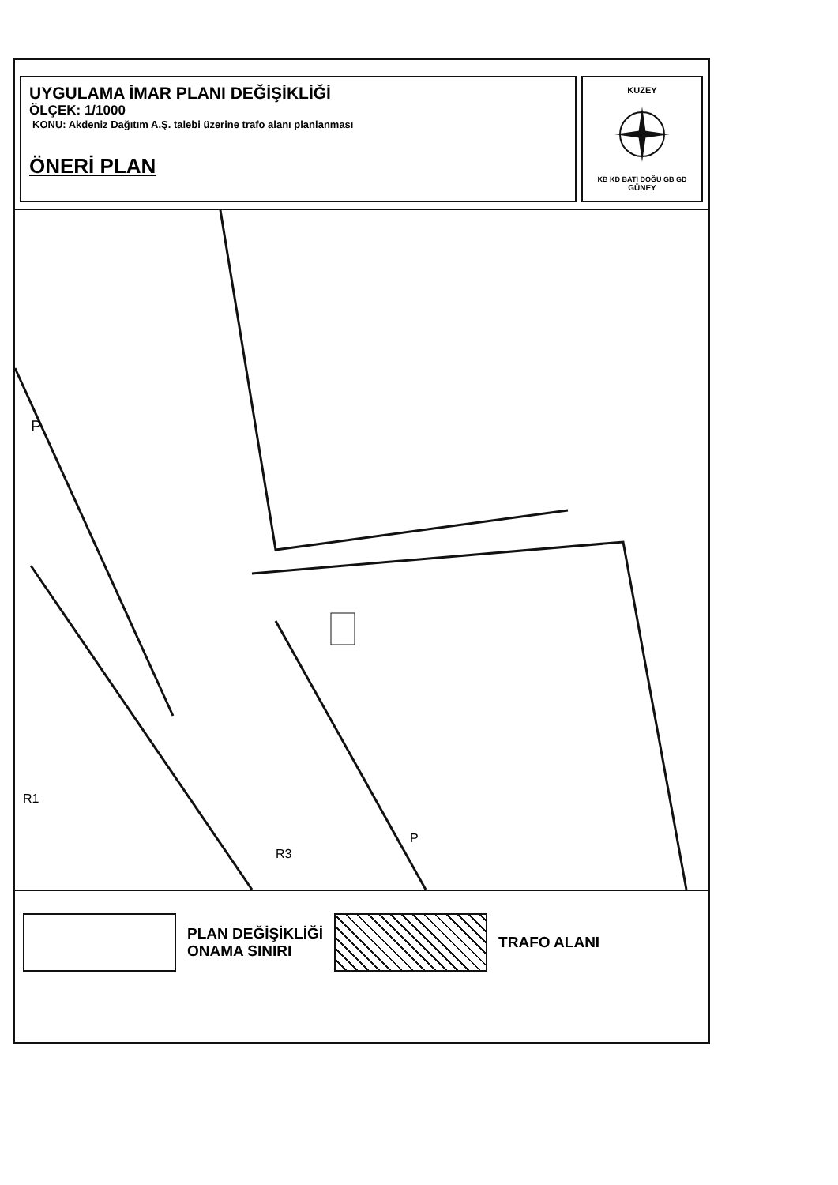UYGULAMA İMAR PLANI DEĞİŞİKLİĞİ
ÖLÇEK: 1/1000
KONU: Akdeniz Dağıtım A.Ş. talebi üzerine trafo alanı planlanması
ÖNERİ PLAN
KUZEY
KB KD BATI DOĞU GB GD
GÜNEY
P
R1
R3
P
PLAN DEĞİŞİKLİĞİ
ONAMA SINIRI
TRAFO ALANI